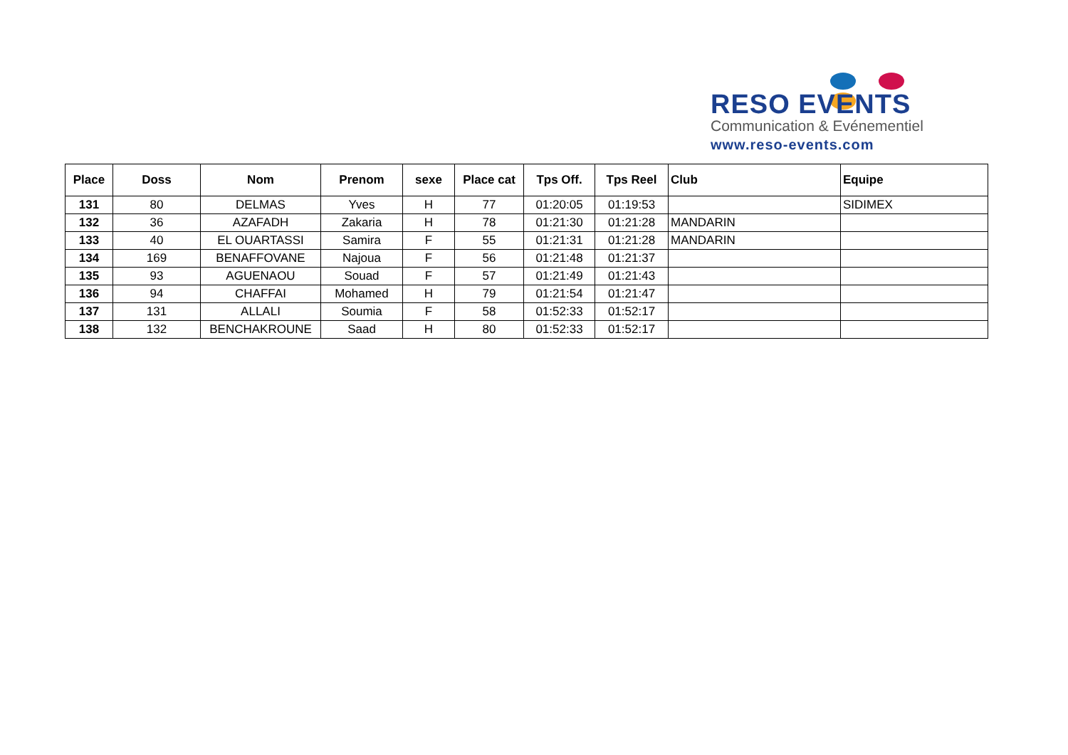RESO EVENTS
Communication & Evénementiel
www.reso-events.com
| Place | Doss | Nom | Prenom | sexe | Place cat | Tps Off. | Tps Reel | Club | Equipe |
| --- | --- | --- | --- | --- | --- | --- | --- | --- | --- |
| 131 | 80 | DELMAS | Yves | H | 77 | 01:20:05 | 01:19:53 | | SIDIMEX |
| 132 | 36 | AZAFADH | Zakaria | H | 78 | 01:21:30 | 01:21:28 | MANDARIN | |
| 133 | 40 | EL OUARTASSI | Samira | F | 55 | 01:21:31 | 01:21:28 | MANDARIN | |
| 134 | 169 | BENAFFOVANE | Najoua | F | 56 | 01:21:48 | 01:21:37 | | |
| 135 | 93 | AGUENAOU | Souad | F | 57 | 01:21:49 | 01:21:43 | | |
| 136 | 94 | CHAFFAI | Mohamed | H | 79 | 01:21:54 | 01:21:47 | | |
| 137 | 131 | ALLALI | Soumia | F | 58 | 01:52:33 | 01:52:17 | | |
| 138 | 132 | BENCHAKROUNE | Saad | H | 80 | 01:52:33 | 01:52:17 | | |